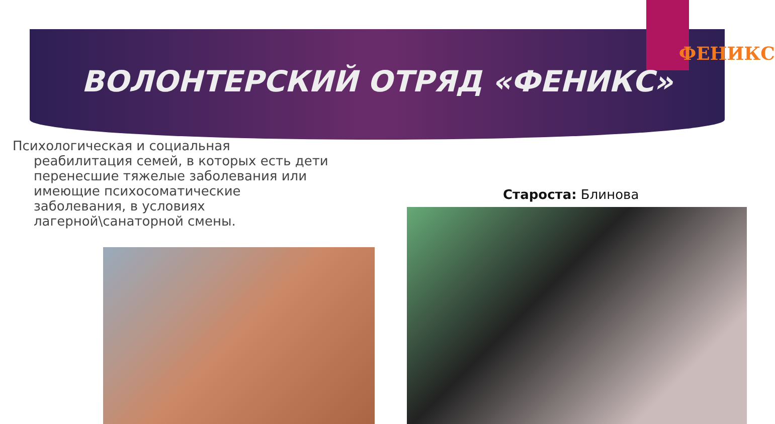ФЕНИКС
ВОЛОНТЕРСКИЙ ОТРЯД «ФЕНИКС»
Психологическая и социальная реабилитация семей, в которых есть дети перенесшие тяжелые заболевания или имеющие психосоматические заболевания, в условиях лагерной\санаторной смены.
Староста: Блинова